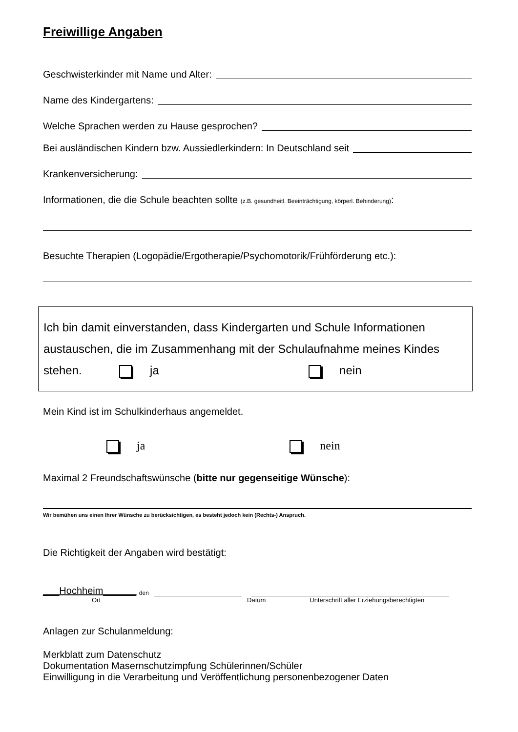Freiwillige Angaben
Geschwisterkinder mit Name und Alter:
Name des Kindergartens:
Welche Sprachen werden zu Hause gesprochen?
Bei ausländischen Kindern bzw. Aussiedlerkindern: In Deutschland seit
Krankenversicherung:
Informationen, die die Schule beachten sollte (z.B. gesundheitl. Beeinträchtigung, körperl. Behinderung):
Besuchte Therapien (Logopädie/Ergotherapie/Psychomotorik/Frühförderung etc.):
Ich bin damit einverstanden, dass Kindergarten und Schule Informationen austauschen, die im Zusammenhang mit der Schulaufnahme meines Kindes
stehen. ja nein
Mein Kind ist im Schulkinderhaus angemeldet.
ja nein
Maximal 2 Freundschaftswünsche (bitte nur gegenseitige Wünsche):
Wir bemühen uns einen Ihrer Wünsche zu berücksichtigen, es besteht jedoch kein (Rechts-) Anspruch.
Die Richtigkeit der Angaben wird bestätigt:
___Hochheim______, den
Ort Datum Unterschrift aller Erziehungsberechtigten
Anlagen zur Schulanmeldung:
Merkblatt zum Datenschutz
Dokumentation Masernschutzimpfung Schülerinnen/Schüler
Einwilligung in die Verarbeitung und Veröffentlichung personenbezogener Daten